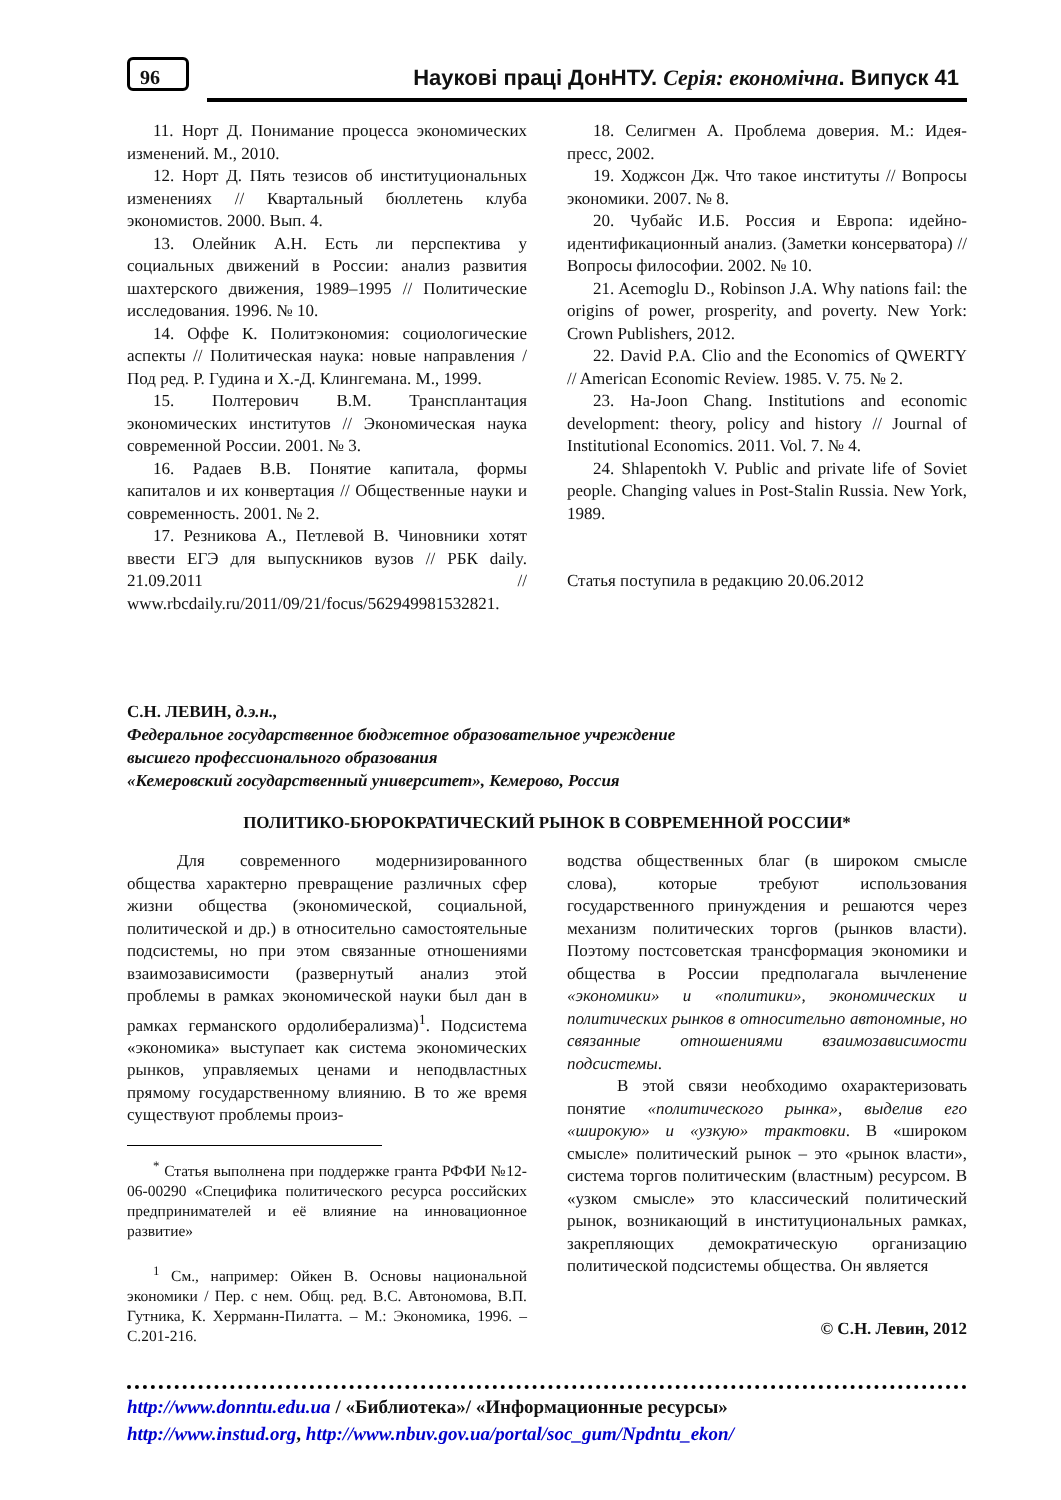96
Наукові праці ДонНТУ. Серія: економічна. Випуск 41
11. Норт Д. Понимание процесса экономических изменений. М., 2010.
12. Норт Д. Пять тезисов об институциональных изменениях // Квартальный бюллетень клуба экономистов. 2000. Вып. 4.
13. Олейник А.Н. Есть ли перспектива у социальных движений в России: анализ развития шахтерского движения, 1989–1995 // Политические исследования. 1996. № 10.
14. Оффе К. Политэкономия: социологические аспекты // Политическая наука: новые направления / Под ред. Р. Гудина и Х.-Д. Клингемана. М., 1999.
15. Полтерович В.М. Трансплантация экономических институтов // Экономическая наука современной России. 2001. № 3.
16. Радаев В.В. Понятие капитала, формы капиталов и их конвертация // Общественные науки и современность. 2001. № 2.
17. Резникова А., Петлевой В. Чиновники хотят ввести ЕГЭ для выпускников вузов // РБК daily. 21.09.2011 // www.rbcdaily.ru/2011/09/21/focus/562949981532821.
18. Селигмен А. Проблема доверия. М.: Идея-пресс, 2002.
19. Ходжсон Дж. Что такое институты // Вопросы экономики. 2007. № 8.
20. Чубайс И.Б. Россия и Европа: идейно-идентификационный анализ. (Заметки консерватора) // Вопросы философии. 2002. № 10.
21. Acemoglu D., Robinson J.A. Why nations fail: the origins of power, prosperity, and poverty. New York: Crown Publishers, 2012.
22. David P.A. Clio and the Economics of QWERTY // American Economic Review. 1985. V. 75. № 2.
23. Ha-Joon Chang. Institutions and economic development: theory, policy and history // Journal of Institutional Economics. 2011. Vol. 7. № 4.
24. Shlapentokh V. Public and private life of Soviet people. Changing values in Post-Stalin Russia. New York, 1989.
Статья поступила в редакцию 20.06.2012
С.Н. ЛЕВИН, д.э.н.,
Федеральное государственное бюджетное образовательное учреждение
высшего профессионального образования
«Кемеровский государственный университет», Кемерово, Россия
ПОЛИТИКО-БЮРОКРАТИЧЕСКИЙ РЫНОК В СОВРЕМЕННОЙ РОССИИ*
Для современного модернизированного общества характерно превращение различных сфер жизни общества (экономической, социальной, политической и др.) в относительно самостоятельные подсистемы, но при этом связанные отношениями взаимозависимости (развернутый анализ этой проблемы в рамках экономической науки был дан в рамках германского ордолиберализма)<sup>1</sup>. Подсистема «экономика» выступает как система экономических рынков, управляемых ценами и неподвластных прямому государственному влиянию. В то же время существуют проблемы произ-
<sup>*</sup> Статья выполнена при поддержке гранта РФФИ №12-06-00290 «Специфика политического ресурса российских предпринимателей и её влияние на инновационное развитие»
<sup>1</sup> См., например: Ойкен В. Основы национальной экономики / Пер. с нем. Общ. ред. В.С. Автономова, В.П. Гутника, К. Херрманн-Пилатта. – М.: Экономика, 1996. – С.201-216.
водства общественных благ (в широком смысле слова), которые требуют использования государственного принуждения и решаются через механизм политических торгов (рынков власти). Поэтому постсоветская трансформация экономики и общества в России предполагала вычленение «экономики» и «политики», экономических и политических рынков в относительно автономные, но связанные отношениями взаимозависимости подсистемы.
В этой связи необходимо охарактеризовать понятие «политического рынка», выделив его «широкую» и «узкую» трактовки. В «широком смысле» политический рынок – это «рынок власти», система торгов политическим (властным) ресурсом. В «узком смысле» это классический политический рынок, возникающий в институциональных рамках, закрепляющих демократическую организацию политической подсистемы общества. Он является
© С.Н. Левин, 2012
http://www.donntu.edu.ua / «Библиотека»/ «Информационные ресурсы»
http://www.instud.org, http://www.nbuv.gov.ua/portal/soc_gum/Npdntu_ekon/